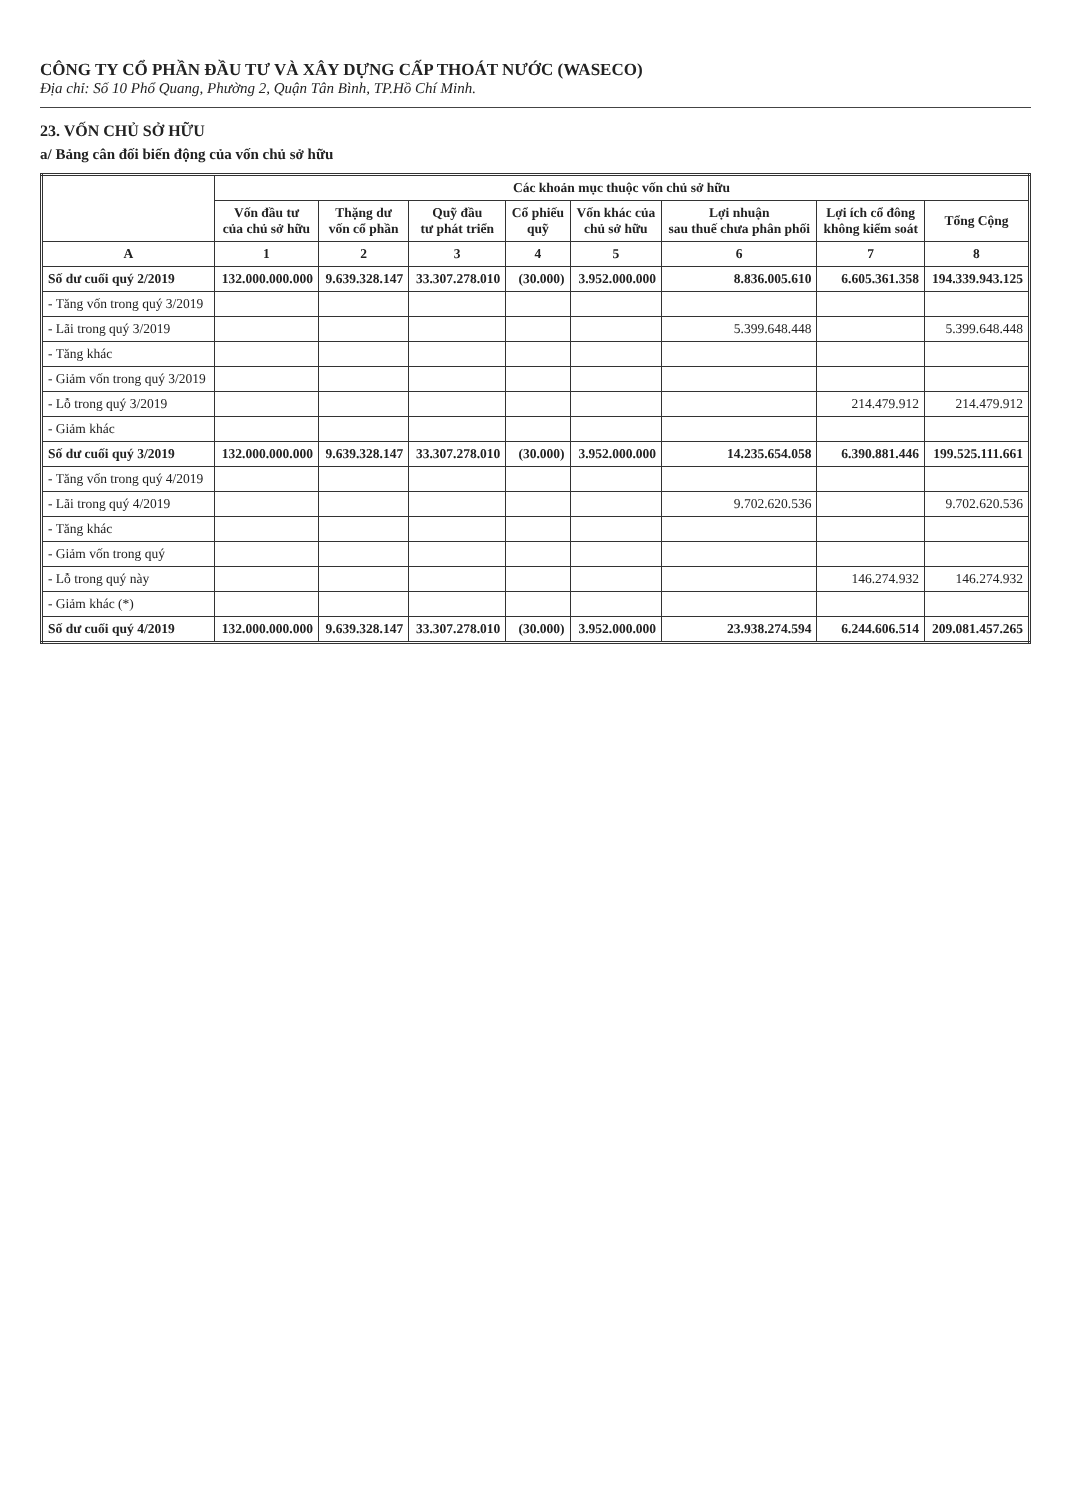CÔNG TY CỔ PHẦN ĐẦU TƯ VÀ XÂY DỰNG CẤP THOÁT NƯỚC (WASECO)
Địa chỉ: Số 10 Phổ Quang, Phường 2, Quận Tân Bình, TP.Hồ Chí Minh.
23. VỐN CHỦ SỞ HỮU
a/ Bảng cân đối biến động của vốn chủ sở hữu
| | Các khoản mục thuộc vốn chủ sở hữu | | | | | | | |
| --- | --- | --- | --- | --- | --- | --- | --- | --- |
| | Vốn đầu tư của chủ sở hữu | Thặng dư vốn cổ phần | Quỹ đầu tư phát triển | Cổ phiếu quỹ | Vốn khác của chủ sở hữu | Lợi nhuận sau thuế chưa phân phối | Lợi ích cổ đông không kiểm soát | Tổng Cộng |
| A | 1 | 2 | 3 | 4 | 5 | 6 | 7 | 8 |
| Số dư cuối quý 2/2019 | 132.000.000.000 | 9.639.328.147 | 33.307.278.010 | (30.000) | 3.952.000.000 | 8.836.005.610 | 6.605.361.358 | 194.339.943.125 |
| - Tăng vốn trong quý 3/2019 | | | | | | | | |
| - Lãi trong quý 3/2019 | | | | | | 5.399.648.448 | | 5.399.648.448 |
| - Tăng khác | | | | | | | | |
| - Giảm vốn trong quý 3/2019 | | | | | | | | |
| - Lỗ trong quý 3/2019 | | | | | | | 214.479.912 | 214.479.912 |
| - Giảm khác | | | | | | | | |
| Số dư cuối quý 3/2019 | 132.000.000.000 | 9.639.328.147 | 33.307.278.010 | (30.000) | 3.952.000.000 | 14.235.654.058 | 6.390.881.446 | 199.525.111.661 |
| - Tăng vốn trong quý 4/2019 | | | | | | | | |
| - Lãi trong quý 4/2019 | | | | | | 9.702.620.536 | | 9.702.620.536 |
| - Tăng khác | | | | | | | | |
| - Giảm vốn trong quý | | | | | | | | |
| - Lỗ trong quý này | | | | | | | 146.274.932 | 146.274.932 |
| - Giảm khác (*) | | | | | | | | |
| Số dư cuối quý 4/2019 | 132.000.000.000 | 9.639.328.147 | 33.307.278.010 | (30.000) | 3.952.000.000 | 23.938.274.594 | 6.244.606.514 | 209.081.457.265 |